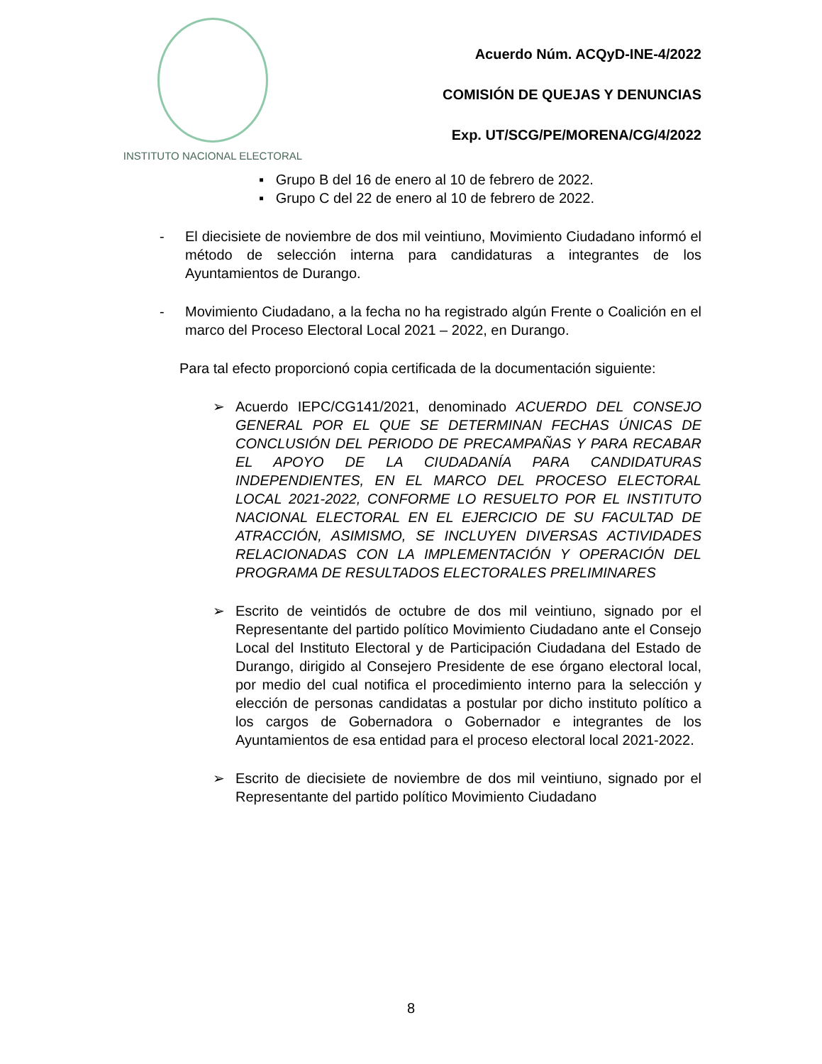INSTITUTO NACIONAL ELECTORAL
Acuerdo Núm. ACQyD-INE-4/2022
COMISIÓN DE QUEJAS Y DENUNCIAS
Exp. UT/SCG/PE/MORENA/CG/4/2022
▪ Grupo B del 16 de enero al 10 de febrero de 2022.
▪ Grupo C del 22 de enero al 10 de febrero de 2022.
- El diecisiete de noviembre de dos mil veintiuno, Movimiento Ciudadano informó el método de selección interna para candidaturas a integrantes de los Ayuntamientos de Durango.
- Movimiento Ciudadano, a la fecha no ha registrado algún Frente o Coalición en el marco del Proceso Electoral Local 2021 – 2022, en Durango.
Para tal efecto proporcionó copia certificada de la documentación siguiente:
➢ Acuerdo IEPC/CG141/2021, denominado ACUERDO DEL CONSEJO GENERAL POR EL QUE SE DETERMINAN FECHAS ÚNICAS DE CONCLUSIÓN DEL PERIODO DE PRECAMPAÑAS Y PARA RECABAR EL APOYO DE LA CIUDADANÍA PARA CANDIDATURAS INDEPENDIENTES, EN EL MARCO DEL PROCESO ELECTORAL LOCAL 2021-2022, CONFORME LO RESUELTO POR EL INSTITUTO NACIONAL ELECTORAL EN EL EJERCICIO DE SU FACULTAD DE ATRACCIÓN, ASIMISMO, SE INCLUYEN DIVERSAS ACTIVIDADES RELACIONADAS CON LA IMPLEMENTACIÓN Y OPERACIÓN DEL PROGRAMA DE RESULTADOS ELECTORALES PRELIMINARES
➢ Escrito de veintidós de octubre de dos mil veintiuno, signado por el Representante del partido político Movimiento Ciudadano ante el Consejo Local del Instituto Electoral y de Participación Ciudadana del Estado de Durango, dirigido al Consejero Presidente de ese órgano electoral local, por medio del cual notifica el procedimiento interno para la selección y elección de personas candidatas a postular por dicho instituto político a los cargos de Gobernadora o Gobernador e integrantes de los Ayuntamientos de esa entidad para el proceso electoral local 2021-2022.
➢ Escrito de diecisiete de noviembre de dos mil veintiuno, signado por el Representante del partido político Movimiento Ciudadano
8